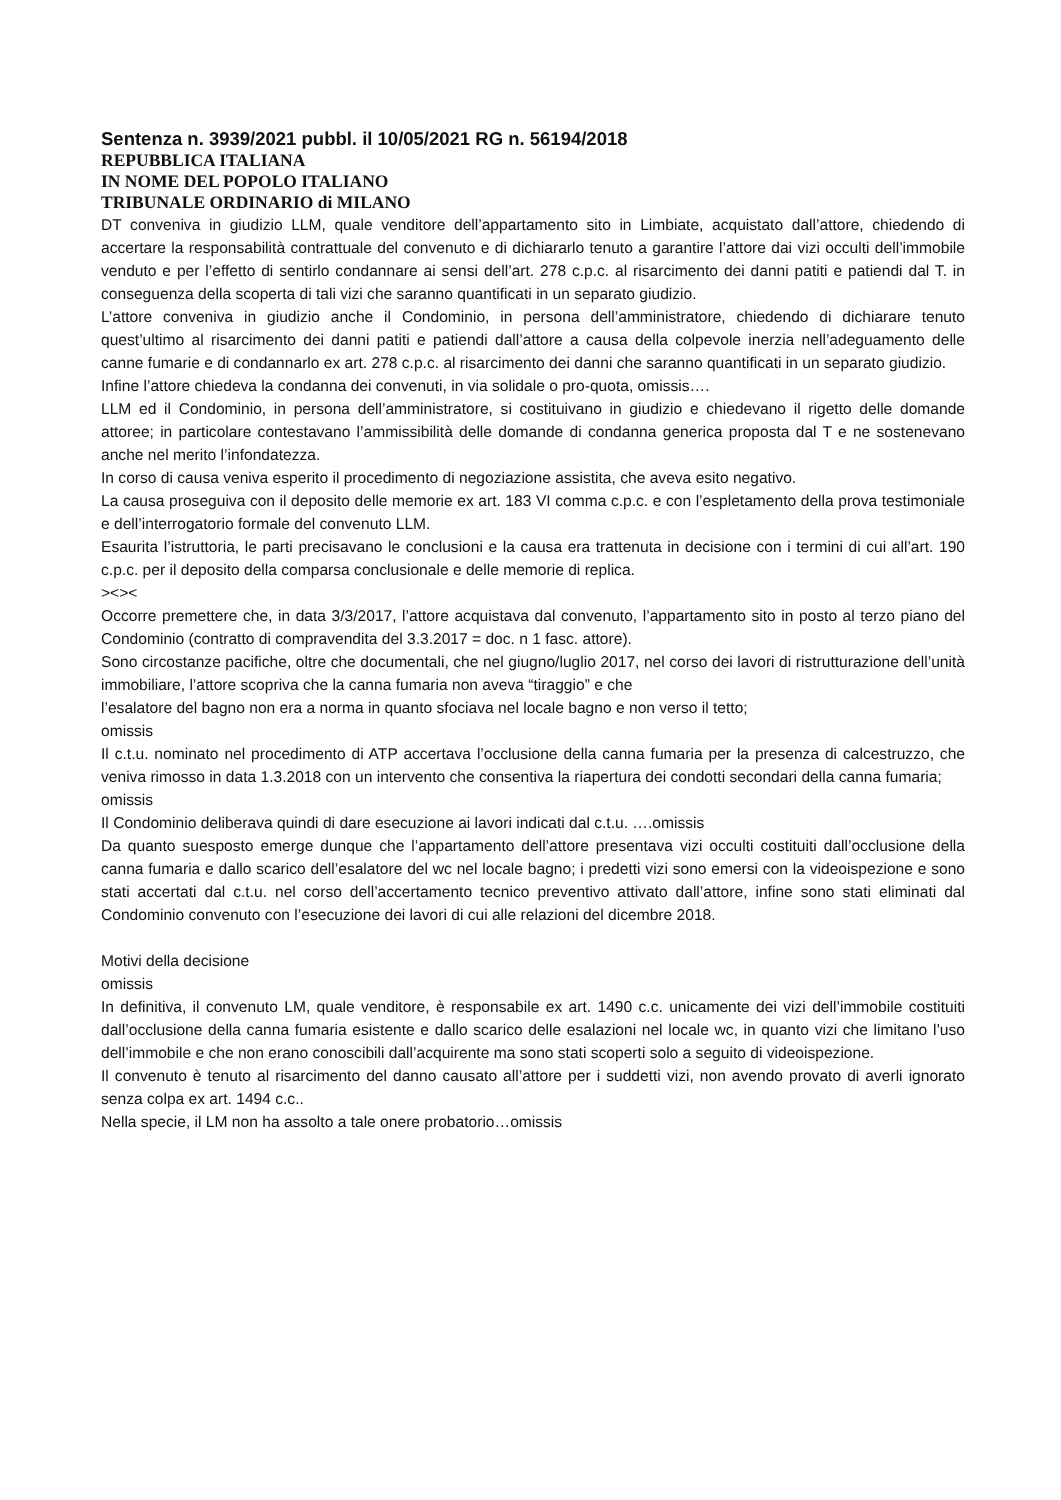Sentenza n. 3939/2021 pubbl. il 10/05/2021 RG n. 56194/2018
REPUBBLICA ITALIANA
IN NOME DEL POPOLO ITALIANO
TRIBUNALE ORDINARIO di MILANO
DT conveniva in giudizio LLM, quale venditore dell’appartamento sito in Limbiate, acquistato dall’attore, chiedendo di accertare la responsabilità contrattuale del convenuto e di dichiararlo tenuto a garantire l’attore dai vizi occulti dell’immobile venduto e per l’effetto di sentirlo condannare ai sensi dell’art. 278 c.p.c. al risarcimento dei danni patiti e patiendi dal T. in conseguenza della scoperta di tali vizi che saranno quantificati in un separato giudizio.
L’attore conveniva in giudizio anche il Condominio, in persona dell’amministratore, chiedendo di dichiarare tenuto quest’ultimo al risarcimento dei danni patiti e patiendi dall’attore a causa della colpevole inerzia nell’adeguamento delle canne fumarie e di condannarlo ex art. 278 c.p.c. al risarcimento dei danni che saranno quantificati in un separato giudizio.
Infine l’attore chiedeva la condanna dei convenuti, in via solidale o pro-quota, omissis….
LLM ed il Condominio, in persona dell’amministratore, si costituivano in giudizio e chiedevano il rigetto delle domande attoree; in particolare contestavano l’ammissibilità delle domande di condanna generica proposta dal T e ne sostenevano anche nel merito l’infondatezza.
In corso di causa veniva esperito il procedimento di negoziazione assistita, che aveva esito negativo.
La causa proseguiva con il deposito delle memorie ex art. 183 VI comma c.p.c. e con l’espletamento della prova testimoniale e dell’interrogatorio formale del convenuto LLM.
Esaurita l’istruttoria, le parti precisavano le conclusioni e la causa era trattenuta in decisione con i termini di cui all’art. 190 c.p.c. per il deposito della comparsa conclusionale e delle memorie di replica.
><><
Occorre premettere che, in data 3/3/2017, l’attore acquistava dal convenuto, l’appartamento sito in posto al terzo piano del Condominio (contratto di compravendita del 3.3.2017 = doc. n 1 fasc. attore).
Sono circostanze pacifiche, oltre che documentali, che nel giugno/luglio 2017, nel corso dei lavori di ristrutturazione dell’unità immobiliare, l’attore scopriva che la canna fumaria non aveva “tiraggio” e che
l’esalatore del bagno non era a norma in quanto sfociava nel locale bagno e non verso il tetto;
omissis
Il c.t.u. nominato nel procedimento di ATP accertava l’occlusione della canna fumaria per la presenza di calcestruzzo, che veniva rimosso in data 1.3.2018 con un intervento che consentiva la riapertura dei condotti secondari della canna fumaria;
omissis
Il Condominio deliberava quindi di dare esecuzione ai lavori indicati dal c.t.u. ….omissis
Da quanto suesposto emerge dunque che l’appartamento dell’attore presentava vizi occulti costituiti dall’occlusione della canna fumaria e dallo scarico dell’esalatore del wc nel locale bagno; i predetti vizi sono emersi con la videoispezione e sono stati accertati dal c.t.u. nel corso dell’accertamento tecnico preventivo attivato dall’attore, infine sono stati eliminati dal Condominio convenuto con l’esecuzione dei lavori di cui alle relazioni del dicembre 2018.
Motivi della decisione
omissis
In definitiva, il convenuto LM, quale venditore, è responsabile ex art. 1490 c.c. unicamente dei vizi dell’immobile costituiti dall’occlusione della canna fumaria esistente e dallo scarico delle esalazioni nel locale wc, in quanto vizi che limitano l’uso dell’immobile e che non erano conoscibili dall’acquirente ma sono stati scoperti solo a seguito di videoispezione.
Il convenuto è tenuto al risarcimento del danno causato all’attore per i suddetti vizi, non avendo provato di averli ignorato senza colpa ex art. 1494 c.c..
Nella specie, il LM non ha assolto a tale onere probatorio…omissis